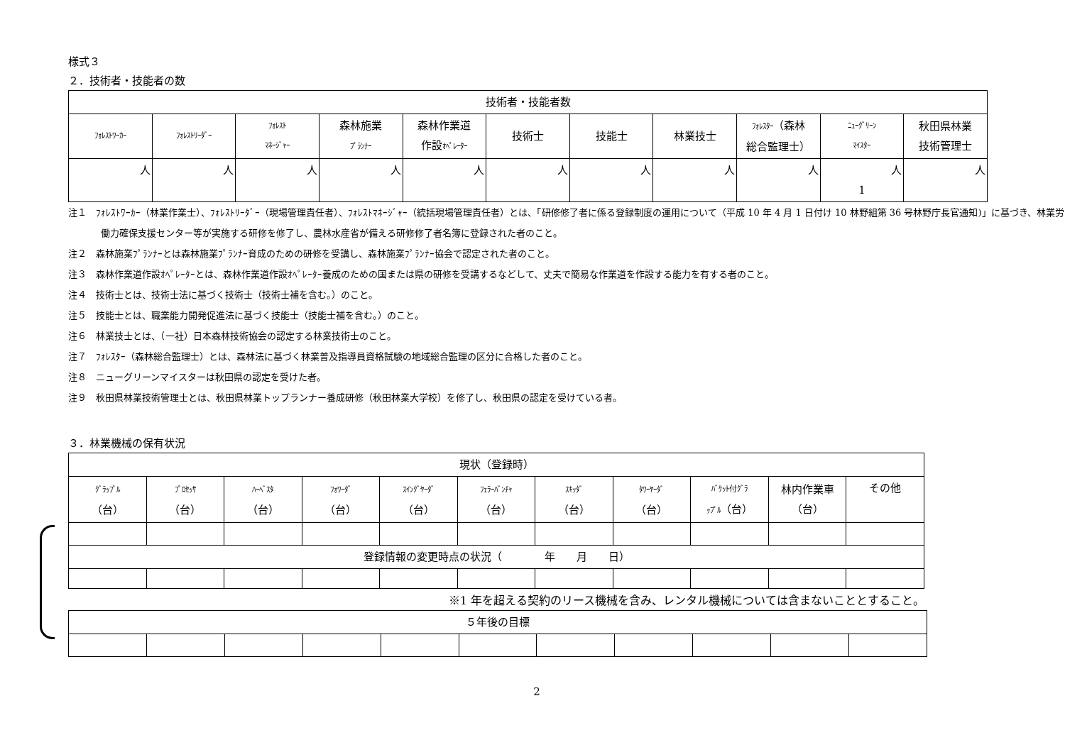様式３
２．技術者・技能者の数
| 技術者・技能者数 | | | | | | | | | | |
| --- | --- | --- | --- | --- | --- | --- | --- | --- | --- | --- |
| ﾌｫﾚｽﾄﾜｰｶｰ | ﾌｫﾚｽﾄﾘｰﾀﾞｰ | ﾌｫﾚｽﾄ ﾏﾈｰｼﾞｬｰ | 森林施業 ﾌﾟﾗﾝﾅｰ | 森林作業道 作設 ｵﾍﾟﾚｰﾀｰ | 技術士 | 技能士 | 林業技士 | ﾌｫﾚｽﾀｰ （森林 総合監理士） | ﾆｭｰｸﾞﾘｰﾝ ﾏｲｽﾀｰ | 秋田県林業 技術管理士 |
| 人 | 人 | 人 | 人 | 人 | 人 | 人 | 人 | 人 | 人 1 | 人 |
注１　ﾌｫﾚｽﾄﾜｰｶｰ（林業作業士）、ﾌｫﾚｽﾄﾘｰﾀﾞｰ（現場管理責任者）、ﾌｫﾚｽﾄﾏﾈｰｼﾞｬｰ（統括現場管理責任者）とは、「研修修了者に係る登録制度の運用について（平成 10 年 4 月 1 日付け 10 林野組第 36 号林野庁長官通知)」に基づき、林業労働力確保支援センター等が実施する研修を修了し、農林水産省が備える研修修了者名簿に登録された者のこと。
注２　森林施業ﾌﾟﾗﾝﾅｰとは森林施業ﾌﾟﾗﾝﾅｰ育成のための研修を受講し、森林施業ﾌﾟﾗﾝﾅｰ協会で認定された者のこと。
注３　森林作業道作設ｵﾍﾟﾚｰﾀｰとは、森林作業道作設ｵﾍﾟﾚｰﾀｰ養成のための国または県の研修を受講するなどして、丈夫で簡易な作業道を作設する能力を有する者のこと。
注４　技術士とは、技術士法に基づく技術士（技術士補を含む。）のこと。
注５　技能士とは、職業能力開発促進法に基づく技能士（技能士補を含む。）のこと。
注６　林業技士とは、（一社）日本森林技術協会の認定する林業技術士のこと。
注７　ﾌｫﾚｽﾀｰ（森林総合監理士）とは、森林法に基づく林業普及指導員資格試験の地域総合監理の区分に合格した者のこと。
注８　ニューグリーンマイスターは秋田県の認定を受けた者。
注９　秋田県林業技術管理士とは、秋田県林業トップランナー養成研修（秋田林業大学校）を修了し、秋田県の認定を受けている者。
３．林業機械の保有状況
| 現状（登録時） | | | | | | | | | | |
| --- | --- | --- | --- | --- | --- | --- | --- | --- | --- | --- |
| ｸﾞﾗｯﾌﾟﾙ （台） | ﾌﾟﾛｾｯｻ （台） | ﾊｰﾍﾞｽﾀ （台） | ﾌｫﾜｰﾀﾞ （台） | ｽｲﾝｸﾞﾔｰﾀﾞ （台） | ﾌｪﾗｰﾊﾞﾝﾁｬ （台） | ｽｷｯﾀﾞ （台） | ﾀﾜｰﾔｰﾀﾞ （台） | ﾊﾞｹｯﾄ付ｸﾞﾗ ｯﾌﾟﾙ （台） | 林内作業車 （台） | その他 |
| 登録情報の変更時点の状況（ 年 月 日） | | | | | | | | | | |
※1 年を超える契約のリース機械を含み、レンタル機械については含まないこととすること。
| ５年後の目標 | | | | | | | | | | |
2